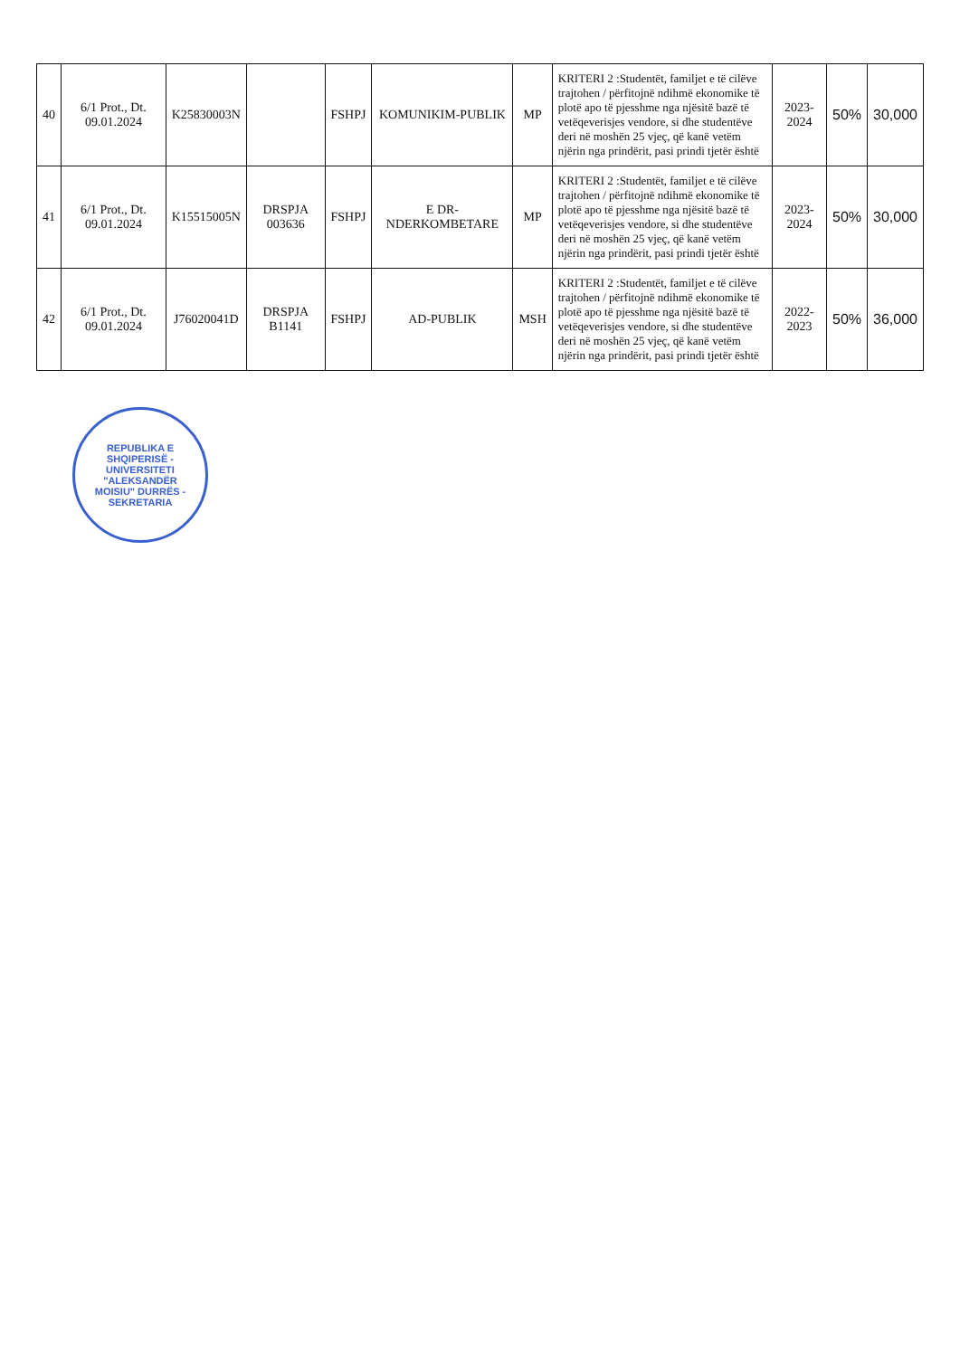| 40 | 6/1 Prot., Dt. 09.01.2024 | K25830003N | | FSHPJ | KOMUNIKIM-PUBLIK | MP | KRITERI 2 :Studentët, familjet e të cilëve trajtohen / përfitojnë ndihmë ekonomike të plotë apo të pjesshme nga njësitë bazë të vetëqeverisjes vendore, si dhe studentëve deri në moshën 25 vjeç, që kanë vetëm njërin nga prindërit, pasi prindi tjetër është | 2023-2024 | 50% | 30,000 |
| 41 | 6/1 Prot., Dt. 09.01.2024 | K15515005N | DRSPJA 003636 | FSHPJ | E DR-NDERKOMBETARE | MP | KRITERI 2 :Studentët, familjet e të cilëve trajtohen / përfitojnë ndihmë ekonomike të plotë apo të pjesshme nga njësitë bazë të vetëqeverisjes vendore, si dhe studentëve deri në moshën 25 vjeç, që kanë vetëm njërin nga prindërit, pasi prindi tjetër është | 2023-2024 | 50% | 30,000 |
| 42 | 6/1 Prot., Dt. 09.01.2024 | J76020041D | DRSPJA B1141 | FSHPJ | AD-PUBLIK | MSH | KRITERI 2 :Studentët, familjet e të cilëve trajtohen / përfitojnë ndihmë ekonomike të plotë apo të pjesshme nga njësitë bazë të vetëqeverisjes vendore, si dhe studentëve deri në moshën 25 vjeç, që kanë vetëm njërin nga prindërit, pasi prindi tjetër është | 2022-2023 | 50% | 36,000 |
REPUBLIKA E SHQIPERISË - UNIVERSITETI "ALEKSANDËR MOISIU" DURRËS - SEKRETARIA